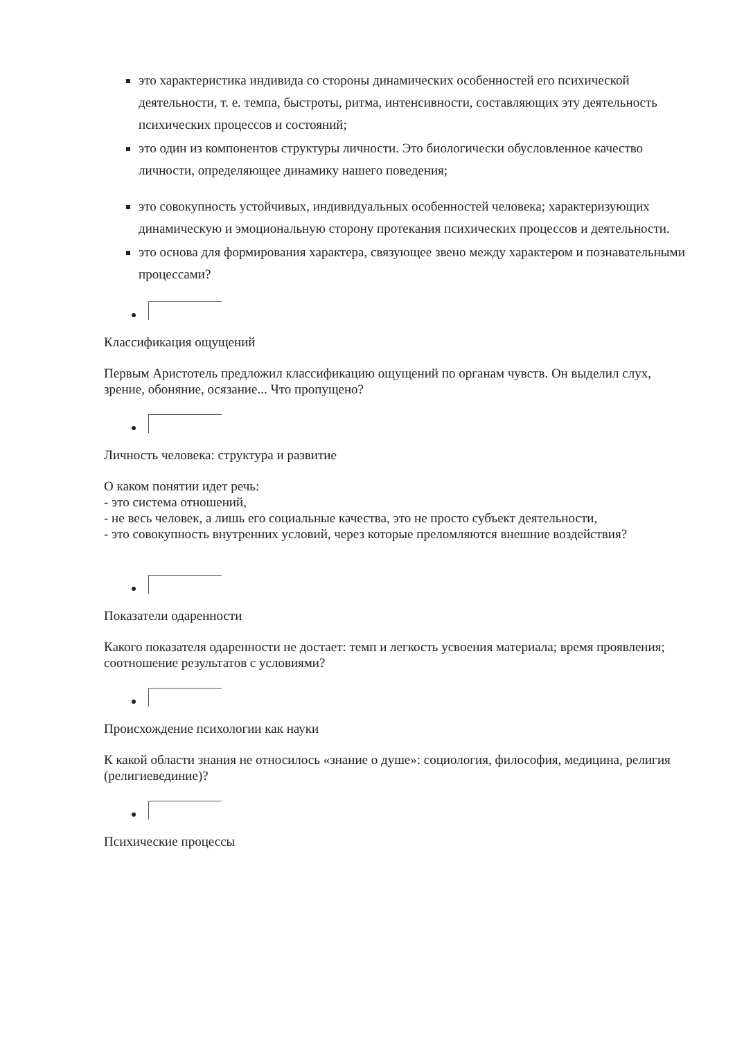это характеристика индивида со стороны динамических особенностей его психической деятельности, т. е. темпа, быстроты, ритма, интенсивности, составляющих эту деятельность психических процессов и состояний;
это один из компонентов структуры личности. Это биологически обусловленное качество личности, определяющее динамику нашего поведения;
это совокупность устойчивых, индивидуальных особенностей человека; характеризующих динамическую и эмоциональную сторону протекания психических процессов и деятельности.
это основа для формирования характера, связующее звено между характером и познавательными процессами?
Классификация ощущений
Первым Аристотель предложил классификацию ощущений по органам чувств. Он выделил слух, зрение, обоняние, осязание... Что пропущено?
Личность человека: структура и развитие
О каком понятии идет речь:
- это система отношений,
- не весь человек, а лишь его социальные качества, это не просто субъект деятельности,
- это совокупность внутренних условий, через которые преломляются внешние воздействия?
Показатели одаренности
Какого показателя одаренности не достает: темп и легкость усвоения материала; время проявления; соотношение результатов с условиями?
Происхождение психологии как науки
К какой области знания не относилось «знание о душе»: социология, философия, медицина, религия (религиевединие)?
Психические процессы